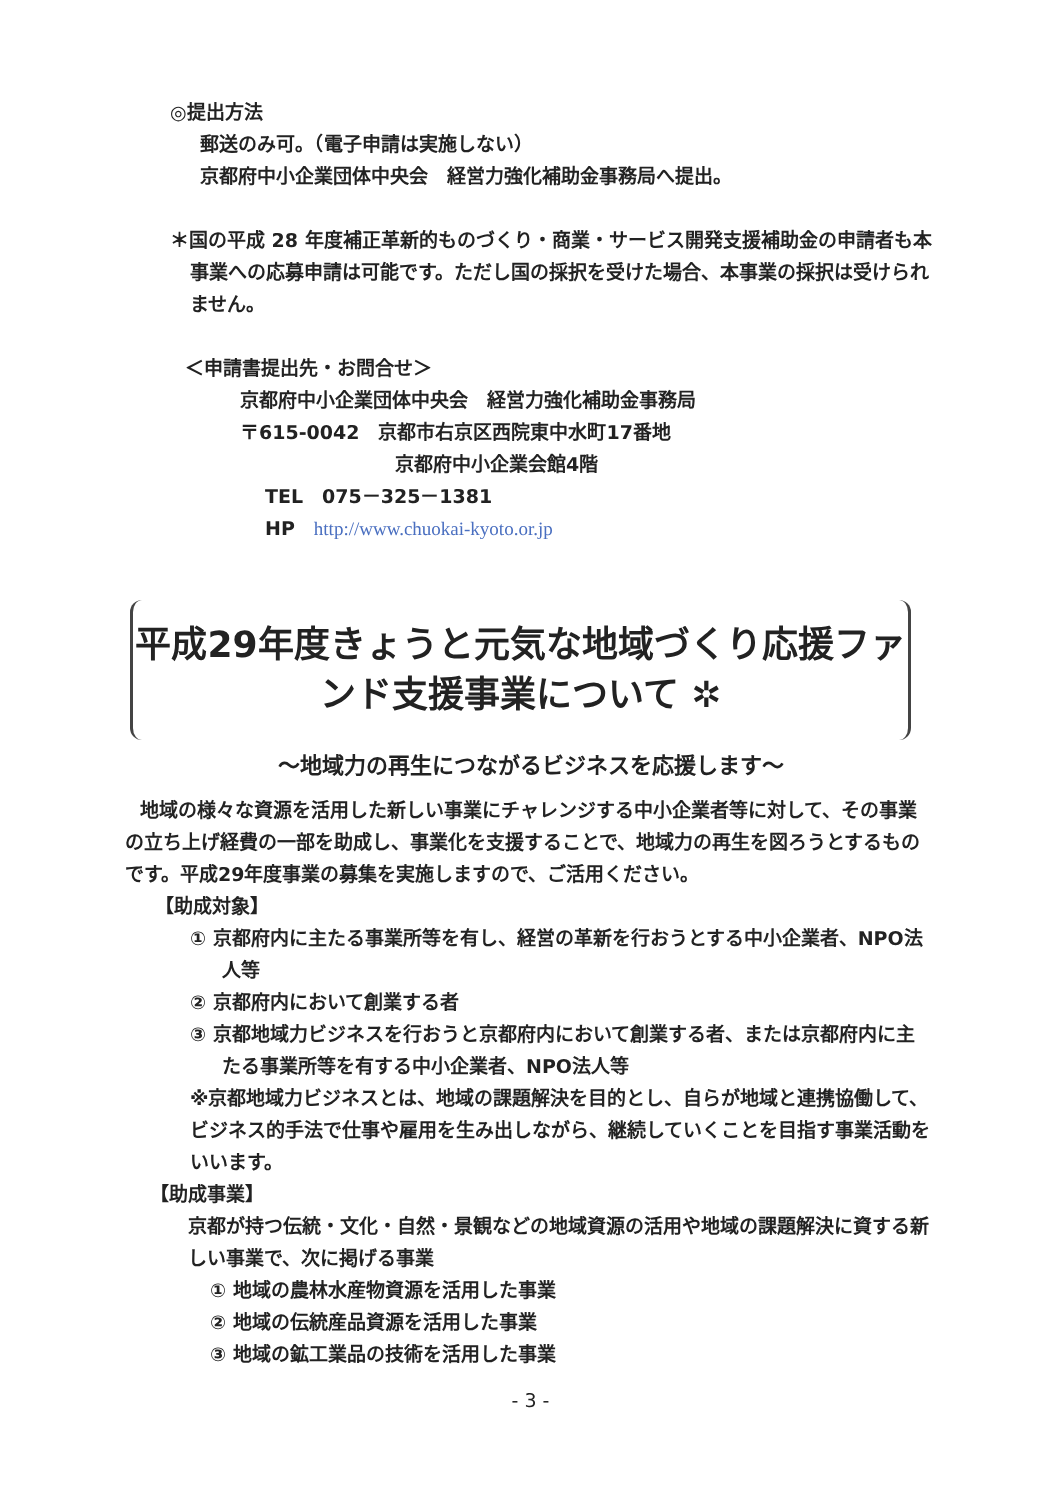◎提出方法
郵送のみ可。（電子申請は実施しない）
京都府中小企業団体中央会　経営力強化補助金事務局へ提出。
＊国の平成 28 年度補正革新的ものづくり・商業・サービス開発支援補助金の申請者も本事業への応募申請は可能です。ただし国の採択を受けた場合、本事業の採択は受けられません。
＜申請書提出先・お問合せ＞
京都府中小企業団体中央会　経営力強化補助金事務局
〒615-0042　京都市右京区西院東中水町17番地
京都府中小企業会館4階
TEL　075－325－1381
HP　http://www.chuokai-kyoto.or.jp
平成29年度きょうと元気な地域づくり応援ファンド支援事業について ✲
～地域力の再生につながるビジネスを応援します～
地域の様々な資源を活用した新しい事業にチャレンジする中小企業者等に対して、その事業の立ち上げ経費の一部を助成し、事業化を支援することで、地域力の再生を図ろうとするものです。平成29年度事業の募集を実施しますので、ご活用ください。
【助成対象】
① 京都府内に主たる事業所等を有し、経営の革新を行おうとする中小企業者、NPO法人等
② 京都府内において創業する者
③ 京都地域力ビジネスを行おうと京都府内において創業する者、または京都府内に主たる事業所等を有する中小企業者、NPO法人等
※京都地域力ビジネスとは、地域の課題解決を目的とし、自らが地域と連携協働して、ビジネス的手法で仕事や雇用を生み出しながら、継続していくことを目指す事業活動をいいます。
【助成事業】
京都が持つ伝統・文化・自然・景観などの地域資源の活用や地域の課題解決に資する新しい事業で、次に掲げる事業
① 地域の農林水産物資源を活用した事業
② 地域の伝統産品資源を活用した事業
③ 地域の鉱工業品の技術を活用した事業
- 3 -